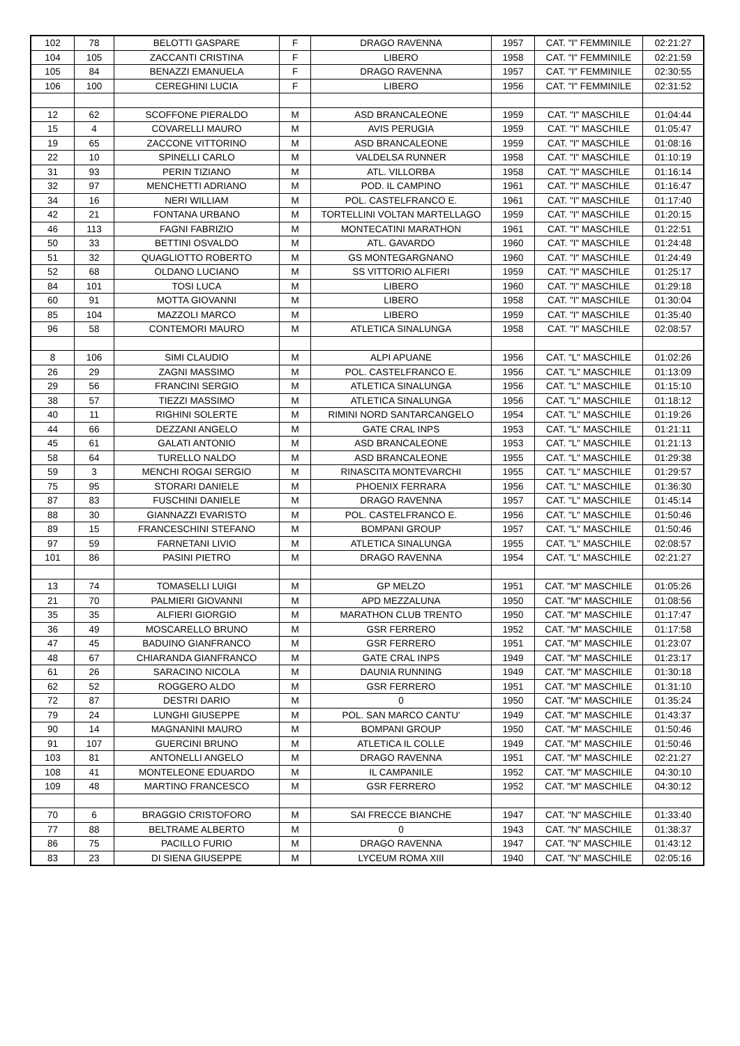| 102 | 78 | BELOTTI GASPARE | F | DRAGO RAVENNA | 1957 | CAT. "I" FEMMINILE | 02:21:27 |
| 104 | 105 | ZACCANTI CRISTINA | F | LIBERO | 1958 | CAT. "I" FEMMINILE | 02:21:59 |
| 105 | 84 | BENAZZI EMANUELA | F | DRAGO RAVENNA | 1957 | CAT. "I" FEMMINILE | 02:30:55 |
| 106 | 100 | CEREGHINI LUCIA | F | LIBERO | 1956 | CAT. "I" FEMMINILE | 02:31:52 |
| 12 | 62 | SCOFFONE PIERALDO | M | ASD BRANCALEONE | 1959 | CAT. "I" MASCHILE | 01:04:44 |
| 15 | 4 | COVARELLI MAURO | M | AVIS PERUGIA | 1959 | CAT. "I" MASCHILE | 01:05:47 |
| 19 | 65 | ZACCONE VITTORINO | M | ASD BRANCALEONE | 1959 | CAT. "I" MASCHILE | 01:08:16 |
| 22 | 10 | SPINELLI CARLO | M | VALDELSA RUNNER | 1958 | CAT. "I" MASCHILE | 01:10:19 |
| 31 | 93 | PERIN TIZIANO | M | ATL. VILLORBA | 1958 | CAT. "I" MASCHILE | 01:16:14 |
| 32 | 97 | MENCHETTI ADRIANO | M | POD. IL CAMPINO | 1961 | CAT. "I" MASCHILE | 01:16:47 |
| 34 | 16 | NERI WILLIAM | M | POL. CASTELFRANCO E. | 1961 | CAT. "I" MASCHILE | 01:17:40 |
| 42 | 21 | FONTANA URBANO | M | TORTELLINI VOLTAN MARTELLAGO | 1959 | CAT. "I" MASCHILE | 01:20:15 |
| 46 | 113 | FAGNI FABRIZIO | M | MONTECATINI MARATHON | 1961 | CAT. "I" MASCHILE | 01:22:51 |
| 50 | 33 | BETTINI OSVALDO | M | ATL. GAVARDO | 1960 | CAT. "I" MASCHILE | 01:24:48 |
| 51 | 32 | QUAGLIOTTO ROBERTO | M | GS MONTEGARGNANO | 1960 | CAT. "I" MASCHILE | 01:24:49 |
| 52 | 68 | OLDANO LUCIANO | M | SS VITTORIO ALFIERI | 1959 | CAT. "I" MASCHILE | 01:25:17 |
| 84 | 101 | TOSI LUCA | M | LIBERO | 1960 | CAT. "I" MASCHILE | 01:29:18 |
| 60 | 91 | MOTTA GIOVANNI | M | LIBERO | 1958 | CAT. "I" MASCHILE | 01:30:04 |
| 85 | 104 | MAZZOLI MARCO | M | LIBERO | 1959 | CAT. "I" MASCHILE | 01:35:40 |
| 96 | 58 | CONTEMORI MAURO | M | ATLETICA SINALUNGA | 1958 | CAT. "I" MASCHILE | 02:08:57 |
| 8 | 106 | SIMI CLAUDIO | M | ALPI APUANE | 1956 | CAT. "L" MASCHILE | 01:02:26 |
| 26 | 29 | ZAGNI MASSIMO | M | POL. CASTELFRANCO E. | 1956 | CAT. "L" MASCHILE | 01:13:09 |
| 29 | 56 | FRANCINI SERGIO | M | ATLETICA SINALUNGA | 1956 | CAT. "L" MASCHILE | 01:15:10 |
| 38 | 57 | TIEZZI MASSIMO | M | ATLETICA SINALUNGA | 1956 | CAT. "L" MASCHILE | 01:18:12 |
| 40 | 11 | RIGHINI SOLERTE | M | RIMINI NORD SANTARCANGELO | 1954 | CAT. "L" MASCHILE | 01:19:26 |
| 44 | 66 | DEZZANI ANGELO | M | GATE CRAL INPS | 1953 | CAT. "L" MASCHILE | 01:21:11 |
| 45 | 61 | GALATI ANTONIO | M | ASD BRANCALEONE | 1953 | CAT. "L" MASCHILE | 01:21:13 |
| 58 | 64 | TURELLO NALDO | M | ASD BRANCALEONE | 1955 | CAT. "L" MASCHILE | 01:29:38 |
| 59 | 3 | MENCHI ROGAI SERGIO | M | RINASCITA MONTEVARCHI | 1955 | CAT. "L" MASCHILE | 01:29:57 |
| 75 | 95 | STORARI DANIELE | M | PHOENIX FERRARA | 1956 | CAT. "L" MASCHILE | 01:36:30 |
| 87 | 83 | FUSCHINI DANIELE | M | DRAGO RAVENNA | 1957 | CAT. "L" MASCHILE | 01:45:14 |
| 88 | 30 | GIANNAZZI EVARISTO | M | POL. CASTELFRANCO E. | 1956 | CAT. "L" MASCHILE | 01:50:46 |
| 89 | 15 | FRANCESCHINI STEFANO | M | BOMPANI GROUP | 1957 | CAT. "L" MASCHILE | 01:50:46 |
| 97 | 59 | FARNETANI LIVIO | M | ATLETICA SINALUNGA | 1955 | CAT. "L" MASCHILE | 02:08:57 |
| 101 | 86 | PASINI PIETRO | M | DRAGO RAVENNA | 1954 | CAT. "L" MASCHILE | 02:21:27 |
| 13 | 74 | TOMASELLI LUIGI | M | GP MELZO | 1951 | CAT. "M" MASCHILE | 01:05:26 |
| 21 | 70 | PALMIERI GIOVANNI | M | APD MEZZALUNA | 1950 | CAT. "M" MASCHILE | 01:08:56 |
| 35 | 35 | ALFIERI GIORGIO | M | MARATHON CLUB TRENTO | 1950 | CAT. "M" MASCHILE | 01:17:47 |
| 36 | 49 | MOSCARELLO BRUNO | M | GSR FERRERO | 1952 | CAT. "M" MASCHILE | 01:17:58 |
| 47 | 45 | BADUINO GIANFRANCO | M | GSR FERRERO | 1951 | CAT. "M" MASCHILE | 01:23:07 |
| 48 | 67 | CHIARANDA GIANFRANCO | M | GATE CRAL INPS | 1949 | CAT. "M" MASCHILE | 01:23:17 |
| 61 | 26 | SARACINO NICOLA | M | DAUNIA RUNNING | 1949 | CAT. "M" MASCHILE | 01:30:18 |
| 62 | 52 | ROGGERO ALDO | M | GSR FERRERO | 1951 | CAT. "M" MASCHILE | 01:31:10 |
| 72 | 87 | DESTRI DARIO | M | 0 | 1950 | CAT. "M" MASCHILE | 01:35:24 |
| 79 | 24 | LUNGHI GIUSEPPE | M | POL. SAN MARCO CANTU' | 1949 | CAT. "M" MASCHILE | 01:43:37 |
| 90 | 14 | MAGNANINI MAURO | M | BOMPANI GROUP | 1950 | CAT. "M" MASCHILE | 01:50:46 |
| 91 | 107 | GUERCINI BRUNO | M | ATLETICA IL COLLE | 1949 | CAT. "M" MASCHILE | 01:50:46 |
| 103 | 81 | ANTONELLI ANGELO | M | DRAGO RAVENNA | 1951 | CAT. "M" MASCHILE | 02:21:27 |
| 108 | 41 | MONTELEONE EDUARDO | M | IL CAMPANILE | 1952 | CAT. "M" MASCHILE | 04:30:10 |
| 109 | 48 | MARTINO FRANCESCO | M | GSR FERRERO | 1952 | CAT. "M" MASCHILE | 04:30:12 |
| 70 | 6 | BRAGGIO CRISTOFORO | M | SAI FRECCE BIANCHE | 1947 | CAT. "N" MASCHILE | 01:33:40 |
| 77 | 88 | BELTRAME ALBERTO | M | 0 | 1943 | CAT. "N" MASCHILE | 01:38:37 |
| 86 | 75 | PACILLO FURIO | M | DRAGO RAVENNA | 1947 | CAT. "N" MASCHILE | 01:43:12 |
| 83 | 23 | DI SIENA GIUSEPPE | M | LYCEUM ROMA XIII | 1940 | CAT. "N" MASCHILE | 02:05:16 |